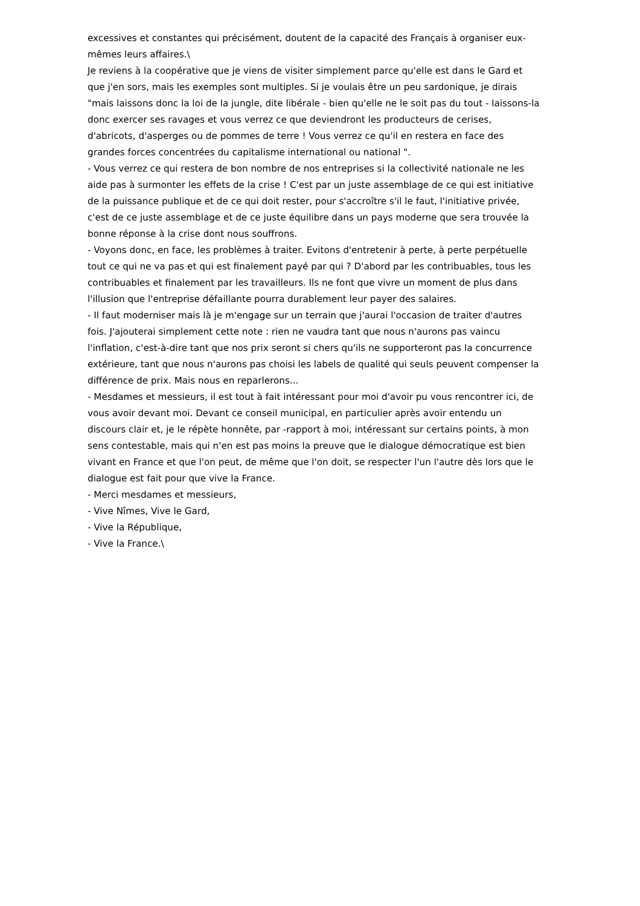excessives et constantes qui précisément, doutent de la capacité des Français à organiser eux-
mêmes leurs affaires.\
Je reviens à la coopérative que je viens de visiter simplement parce qu'elle est dans le Gard et
que j'en sors, mais les exemples sont multiples. Si je voulais être un peu sardonique, je dirais
"mais laissons donc la loi de la jungle, dite libérale - bien qu'elle ne le soit pas du tout - laissons-la
donc exercer ses ravages et vous verrez ce que deviendront les producteurs de cerises,
d'abricots, d'asperges ou de pommes de terre ! Vous verrez ce qu'il en restera en face des
grandes forces concentrées du capitalisme international ou national ".
- Vous verrez ce qui restera de bon nombre de nos entreprises si la collectivité nationale ne les
aide pas à surmonter les effets de la crise ! C'est par un juste assemblage de ce qui est initiative
de la puissance publique et de ce qui doit rester, pour s'accroître s'il le faut, l'initiative privée,
c'est de ce juste assemblage et de ce juste équilibre dans un pays moderne que sera trouvée la
bonne réponse à la crise dont nous souffrons.
- Voyons donc, en face, les problèmes à traiter. Evitons d'entretenir à perte, à perte perpétuelle
tout ce qui ne va pas et qui est finalement payé par qui ? D'abord par les contribuables, tous les
contribuables et finalement par les travailleurs. Ils ne font que vivre un moment de plus dans
l'illusion que l'entreprise défaillante pourra durablement leur payer des salaires.
- Il faut moderniser mais là je m'engage sur un terrain que j'aurai l'occasion de traiter d'autres
fois. J'ajouterai simplement cette note : rien ne vaudra tant que nous n'aurons pas vaincu
l'inflation, c'est-à-dire tant que nos prix seront si chers qu'ils ne supporteront pas la concurrence
extérieure, tant que nous n'aurons pas choisi les labels de qualité qui seuls peuvent compenser la
différence de prix. Mais nous en reparlerons...
- Mesdames et messieurs, il est tout à fait intéressant pour moi d'avoir pu vous rencontrer ici, de
vous avoir devant moi. Devant ce conseil municipal, en particulier après avoir entendu un
discours clair et, je le répète honnête, par -rapport à moi, intéressant sur certains points, à mon
sens contestable, mais qui n'en est pas moins la preuve que le dialogue démocratique est bien
vivant en France et que l'on peut, de même que l'on doit, se respecter l'un l'autre dès lors que le
dialogue est fait pour que vive la France.
- Merci mesdames et messieurs,
- Vive Nîmes, Vive le Gard,
- Vive la République,
- Vive la France.\